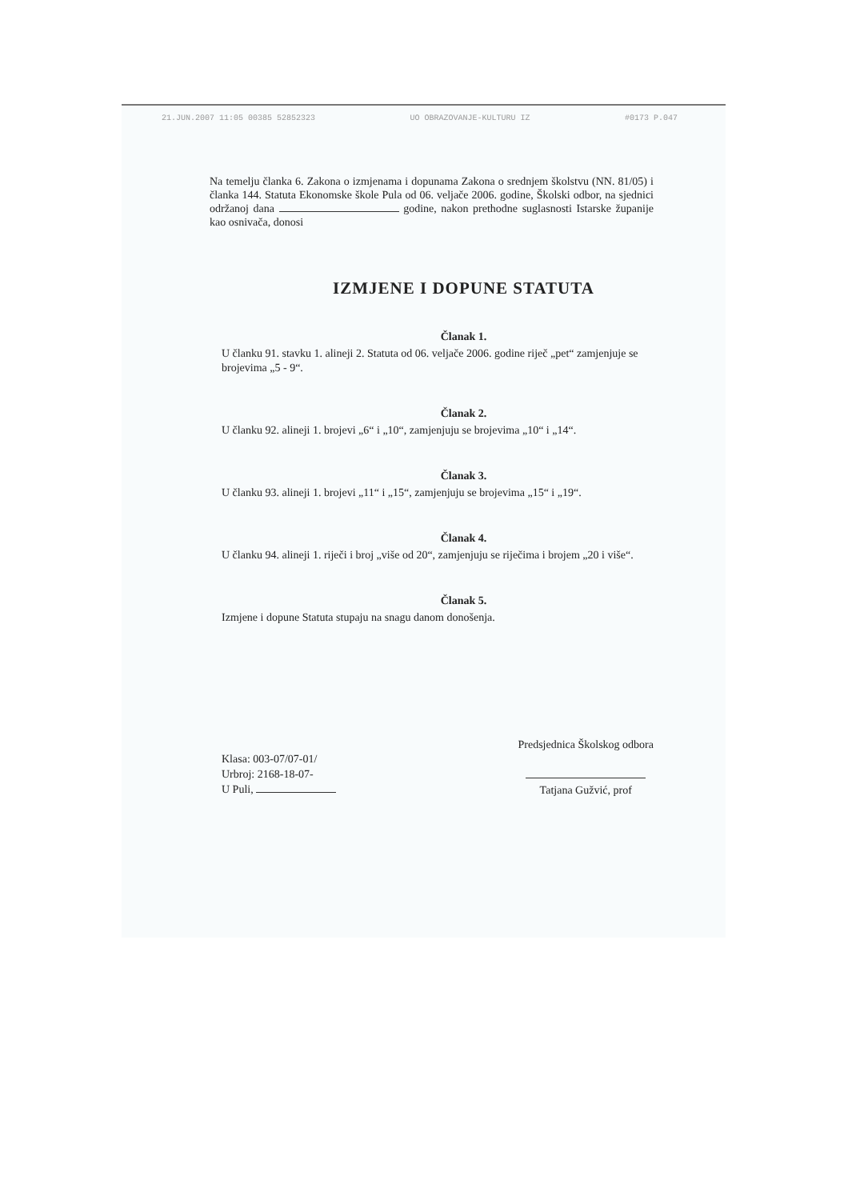21.JUN.2007 11:05 00385 52852323 UO OBRAZOVANJE-KULTURU IZ #0173 P.047
Na temelju članka 6. Zakona o izmjenama i dopunama Zakona o srednjem školstvu (NN. 81/05) i članka 144. Statuta Ekonomske škole Pula od 06. veljače 2006. godine, Školski odbor, na sjednici održanoj dana godine, nakon prethodne suglasnosti Istarske županije kao osnivača, donosi
IZMJENE I DOPUNE STATUTA
Članak 1.
U članku 91. stavku 1. alineji 2. Statuta od 06. veljače 2006. godine riječ „pet“ zamjenjuje se brojevima „5 - 9“.
Članak 2.
U članku 92. alineji 1. brojevi „6“ i „10“, zamjenjuju se brojevima „10“ i „14“.
Članak 3.
U članku 93. alineji 1. brojevi „11“ i „15“, zamjenjuju se brojevima „15“ i „19“.
Članak 4.
U članku 94. alineji 1. riječi i broj „više od 20“, zamjenjuju se riječima i brojem „20 i više“.
Članak 5.
Izmjene i dopune Statuta stupaju na snagu danom donošenja.
Klasa: 003-07/07-01/
Urbroj: 2168-18-07-
U Puli,
Predsjednica Školskog odbora
Tatjana Gužvić, prof